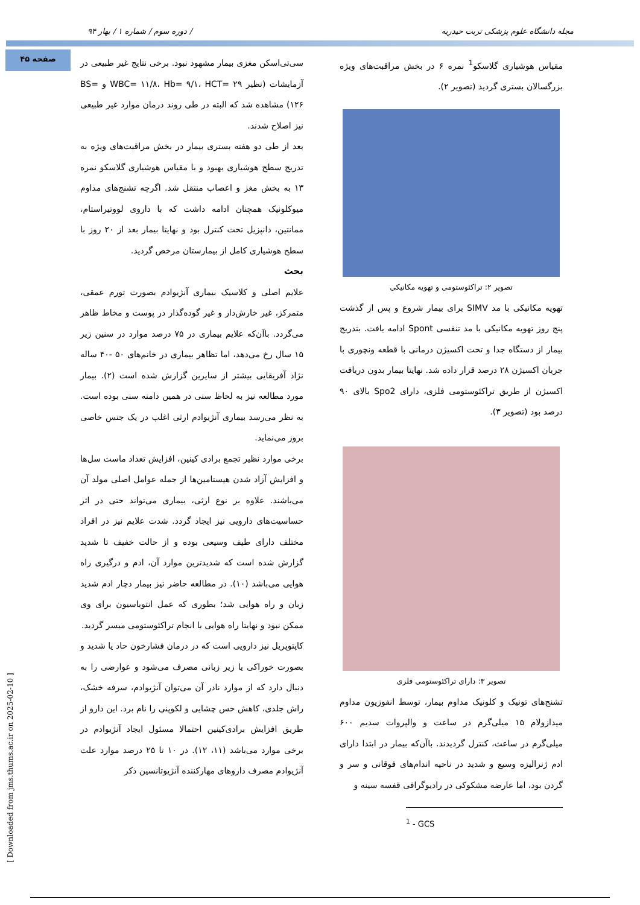مجله دانشگاه علوم پزشکی تربت حیدریه / دوره سوم / شماره ۱ / بهار ۹۴
صفحه ۴۵
مقیاس هوشیاری گلاسکو<sup>1</sup> نمره ۶ در بخش مراقبت‌های ویژه بزرگسالان بستری گردید (تصویر ۲).
تصویر ۲: تراکئوستومی و تهویه مکانیکی
تهویه مکانیکی با مد SIMV برای بیمار شروع و پس از گذشت پنج روز تهویه مکانیکی با مد تنفسی Spont ادامه یافت. بتدریج بیمار از دستگاه جدا و تحت اکسیژن درمانی با قطعه ونچوری با جریان اکسیژن ۲۸ درصد قرار داده شد. نهایتا بیمار بدون دریافت اکسیژن از طریق تراکئوستومی فلزی، دارای Spo2 بالای ۹۰ درصد بود (تصویر ۳).
تصویر ۳: دارای تراکئوستومی فلزی
تشنج‌های تونیک و کلونیک مداوم بیمار، توسط انفوزیون مداوم میدازولام ۱۵ میلی‌گرم در ساعت و والپروات سدیم ۶۰۰ میلی‌گرم در ساعت، کنترل گردیدند. باآن‌که بیمار در ابتدا دارای ادم ژنرالیزه وسیع و شدید در ناحیه اندام‌های فوقانی و سر و گردن بود، اما عارضه مشکوکی در رادیوگرافی قفسه سینه و
<sup>1</sup> - GCS
سی‌تی‌اسکن مغزی بیمار مشهود نبود. برخی نتایج غیر طبیعی در آزمایشات (نظیر WBC= ۱۱/۸، Hb= ۹/۱، HCT= ۲۹ و BS= ۱۲۶) مشاهده شد که البته در طی روند درمان موارد غیر طبیعی نیز اصلاح شدند.
بعد از طی دو هفته بستری بیمار در بخش مراقبت‌های ویژه به تدریج سطح هوشیاری بهبود و با مقیاس هوشیاری گلاسکو نمره ۱۳ به بخش مغز و اعصاب منتقل شد. اگرچه تشنج‌های مداوم میوکلونیک همچنان ادامه داشت که با داروی لووتیراستام، ممانتین، دانپزیل تحت کنترل بود و نهایتا بیمار بعد از ۲۰ روز با سطح هوشیاری کامل از بیمارستان مرخص گردید.
بحث
علایم اصلی و کلاسیک بیماری آنژیوادم بصورت تورم عمقی، متمرکز، غیر خارش‌دار و غیر گوده‌گذار در پوست و مخاط ظاهر می‌گردد. باآن‌که علایم بیماری در ۷۵ درصد موارد در سنین زیر ۱۵ سال رخ می‌دهد، اما تظاهر بیماری در خانم‌های ۵۰ -۴۰ ساله نژاد آفریقایی بیشتر از سایرین گزارش شده است (۲). بیمار مورد مطالعه نیز به لحاظ سنی در همین دامنه سنی بوده است. به نظر می‌رسد بیماری آنژیوادم ارثی اغلب در یک جنس خاصی بروز می‌نماید.
برخی موارد نظیر تجمع برادی کینین، افزایش تعداد ماست سل‌ها و افزایش آزاد شدن هیستامین‌ها از جمله عوامل اصلی مولد آن می‌باشند. علاوه بر نوع ارثی، بیماری می‌تواند حتی در اثر حساسیت‌های دارویی نیز ایجاد گردد. شدت علایم نیز در افراد مختلف دارای طیف وسیعی بوده و از حالت خفیف تا شدید گزارش شده است که شدیدترین موارد آن، ادم و درگیری راه هوایی می‌باشد (۱۰). در مطالعه حاضر نیز بیمار دچار ادم شدید زبان و راه هوایی شد؛ بطوری که عمل انتوباسیون برای وی ممکن نبود و نهایتا راه هوایی با انجام تراکئوستومی میسر گردید.
کاپتوپریل نیز دارویی است که در درمان فشارخون حاد یا شدید و بصورت خوراکی یا زیر زبانی مصرف می‌شود و عوارضی را به دنبال دارد که از موارد نادر آن می‌توان آنژیوادم، سرفه خشک، راش جلدی، کاهش حس چشایی و لکوپنی را نام برد. این دارو از طریق افزایش برادی‌کینین احتمالا مسئول ایجاد آنژیوادم در برخی موارد می‌باشد (۱۱، ۱۲). در ۱۰ تا ۲۵ درصد موارد علت آنژیوادم مصرف داروهای مهارکننده آنژیوتانسین ذکر
[ Downloaded from jms.thums.ac.ir on 2025-02-10 ]